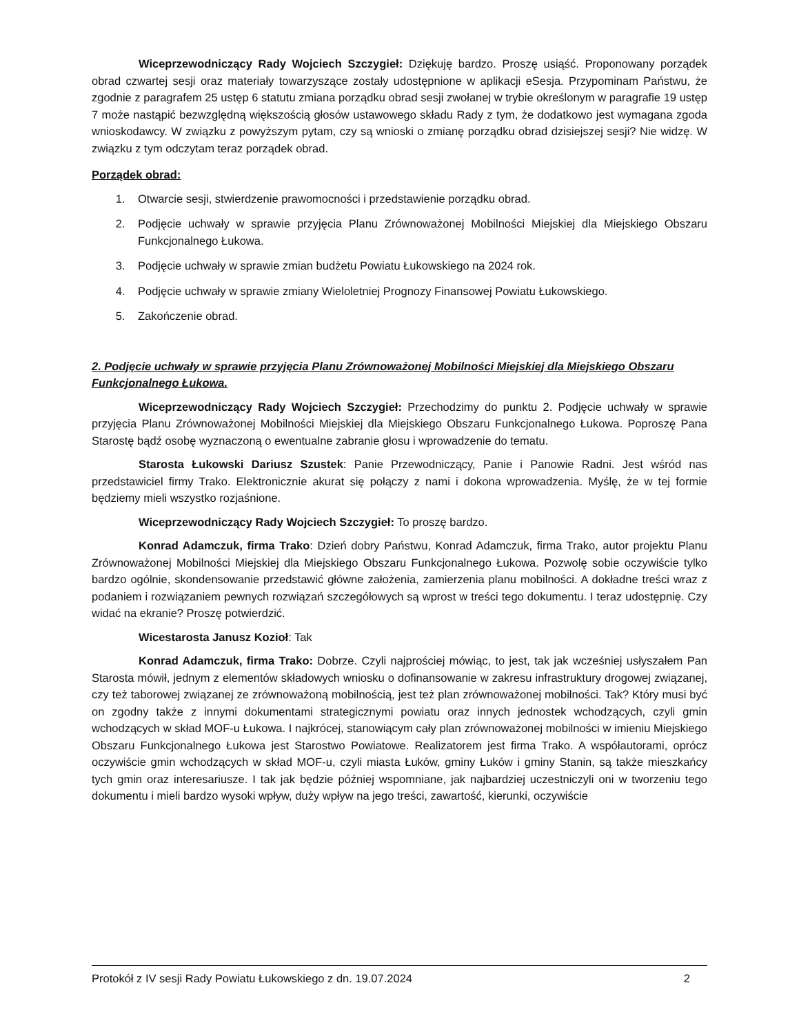Wiceprzewodniczący Rady Wojciech Szczygieł: Dziękuję bardzo. Proszę usiąść. Proponowany porządek obrad czwartej sesji oraz materiały towarzyszące zostały udostępnione w aplikacji eSesja. Przypominam Państwu, że zgodnie z paragrafem 25 ustęp 6 statutu zmiana porządku obrad sesji zwołanej w trybie określonym w paragrafie 19 ustęp 7 może nastąpić bezwzględną większością głosów ustawowego składu Rady z tym, że dodatkowo jest wymagana zgoda wnioskodawcy. W związku z powyższym pytam, czy są wnioski o zmianę porządku obrad dzisiejszej sesji? Nie widzę. W związku z tym odczytam teraz porządek obrad.
Porządek obrad:
1. Otwarcie sesji, stwierdzenie prawomocności i przedstawienie porządku obrad.
2. Podjęcie uchwały w sprawie przyjęcia Planu Zrównoważonej Mobilności Miejskiej dla Miejskiego Obszaru Funkcjonalnego Łukowa.
3. Podjęcie uchwały w sprawie zmian budżetu Powiatu Łukowskiego na 2024 rok.
4. Podjęcie uchwały w sprawie zmiany Wieloletniej Prognozy Finansowej Powiatu Łukowskiego.
5. Zakończenie obrad.
2. Podjęcie uchwały w sprawie przyjęcia Planu Zrównoważonej Mobilności Miejskiej dla Miejskiego Obszaru Funkcjonalnego Łukowa.
Wiceprzewodniczący Rady Wojciech Szczygieł: Przechodzimy do punktu 2. Podjęcie uchwały w sprawie przyjęcia Planu Zrównoważonej Mobilności Miejskiej dla Miejskiego Obszaru Funkcjonalnego Łukowa. Poproszę Pana Starostę bądź osobę wyznaczoną o ewentualne zabranie głosu i wprowadzenie do tematu.
Starosta Łukowski Dariusz Szustek: Panie Przewodniczący, Panie i Panowie Radni. Jest wśród nas przedstawiciel firmy Trako. Elektronicznie akurat się połączy z nami i dokona wprowadzenia. Myślę, że w tej formie będziemy mieli wszystko rozjaśnione.
Wiceprzewodniczący Rady Wojciech Szczygieł: To proszę bardzo.
Konrad Adamczuk, firma Trako: Dzień dobry Państwu, Konrad Adamczuk, firma Trako, autor projektu Planu Zrównoważonej Mobilności Miejskiej dla Miejskiego Obszaru Funkcjonalnego Łukowa. Pozwolę sobie oczywiście tylko bardzo ogólnie, skondensowanie przedstawić główne założenia, zamierzenia planu mobilności. A dokładne treści wraz z podaniem i rozwiązaniem pewnych rozwiązań szczegółowych są wprost w treści tego dokumentu. I teraz udostępnię. Czy widać na ekranie? Proszę potwierdzić.
Wicestarosta Janusz Kozioł: Tak
Konrad Adamczuk, firma Trako: Dobrze. Czyli najprościej mówiąc, to jest, tak jak wcześniej usłyszałem Pan Starosta mówił, jednym z elementów składowych wniosku o dofinansowanie w zakresu infrastruktury drogowej związanej, czy też taborowej związanej ze zrównoważoną mobilnością, jest też plan zrównoważonej mobilności. Tak? Który musi być on zgodny także z innymi dokumentami strategicznymi powiatu oraz innych jednostek wchodzących, czyli gmin wchodzących w skład MOF-u Łukowa. I najkrócej, stanowiącym cały plan zrównoważonej mobilności w imieniu Miejskiego Obszaru Funkcjonalnego Łukowa jest Starostwo Powiatowe. Realizatorem jest firma Trako. A współautorami, oprócz oczywiście gmin wchodzących w skład MOF-u, czyli miasta Łuków, gminy Łuków i gminy Stanin, są także mieszkańcy tych gmin oraz interesariusze. I tak jak będzie później wspomniane, jak najbardziej uczestniczyli oni w tworzeniu tego dokumentu i mieli bardzo wysoki wpływ, duży wpływ na jego treści, zawartość, kierunki, oczywiście
Protokół z IV sesji Rady Powiatu Łukowskiego z dn. 19.07.2024 2